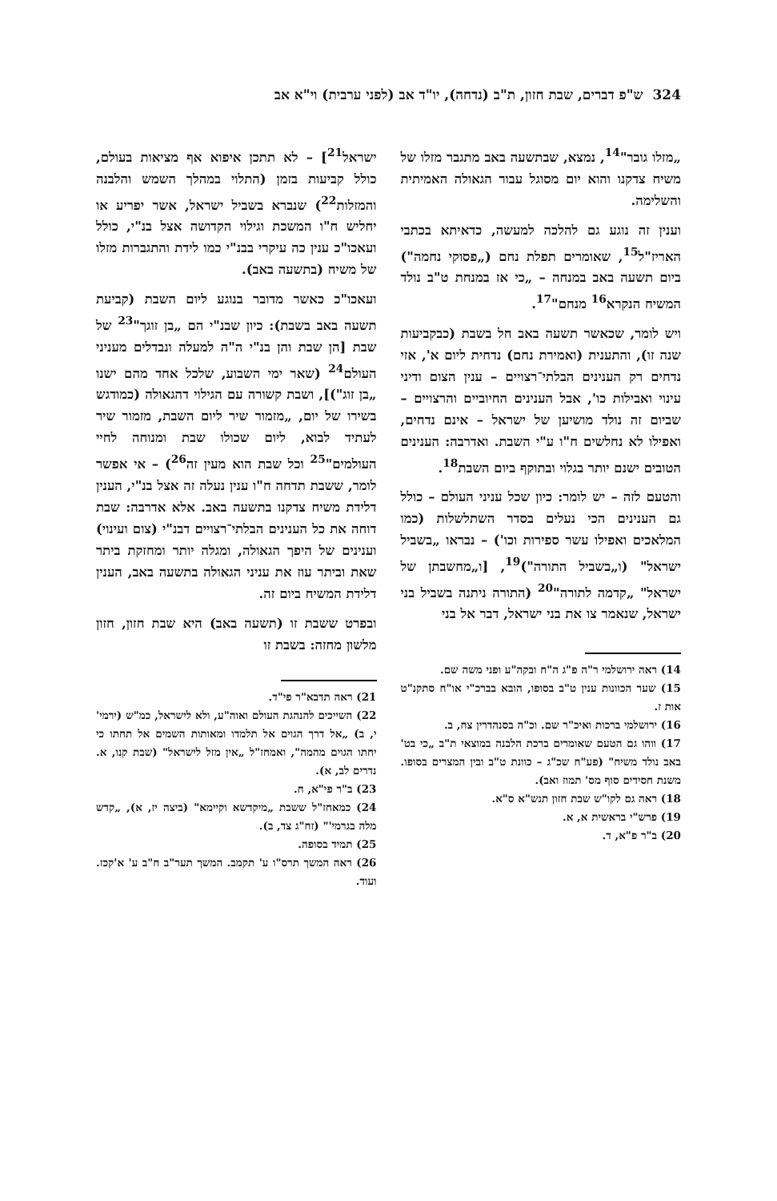324 ש"פ דברים, שבת חזון, ת"ב (נדחה), יו"ד אב (לפני ערבית) וי"א אב
„מזלו גובר"<sup>14</sup>, נמצא, שבתשעה באב מתגבר מזלו של משיח צדקנו והוא יום מסוגל עבור הגאולה האמיתית והשלימה.
וענין זה נוגע גם להלכה למעשה, כדאיתא בכתבי האריז"ל<sup>15</sup>, שאומרים תפלת נחם („פסוקי נחמה") ביום תשעה באב במנחה – „כי אז במנחת ט"ב נולד המשיח הנקרא<sup>16</sup> מנחם"<sup>17</sup>.
ויש לומר, שכאשר תשעה באב חל בשבת (כבקביעות שנה זו), והתענית (ואמירת נחם) נדחית ליום א', אזי נדחים רק הענינים הבלתי־רצויים – ענין הצום ודיני עינוי ואבילות כו', אבל הענינים החיוביים והרצויים – שביום זה נולד מושיען של ישראל – אינם נדחים, ואפילו לא נחלשים ח"ו ע"י השבת. ואדרבה: הענינים הטובים ישנם יותר בגלוי ובתוקף ביום השבת<sup>18</sup>.
והטעם לזה – יש לומר: כיון שכל עניני העולם – כולל גם הענינים הכי נעלים בסדר השתלשלות (כמו המלאכים ואפילו עשר ספירות וכו') – נבראו „בשביל ישראל" (ו„בשביל התורה")<sup>19</sup>, [ו„מחשבתן של ישראל" „קדמה לתורה"<sup>20</sup> (התורה ניתנה בשביל בני ישראל, שנאמר צו את בני ישראל, דבר אל בני
14) ראה ירושלמי ר"ה פ"ג ה"ח ובקה"ע ופני משה שם.
15) שער הכוונות ענין ט"ב בסופו, הובא בברכ"י או"ח סתקנ"ט אות ז.
16) ירושלמי ברכות ואיכ"ר שם. וכ"ה בסנהדרין צח, ב.
17) ווהו גם הטעם שאומרים ברכת הלבנה במוצאי ת"ב „כי בט' באב נולד משיח" (פע"ח שכ"ג – כוונת ט"ב ובין המצרים בסופו. משנת חסידים סוף מס' תמוז ואב).
18) ראה גם לקו"ש שבת חזון תנש"א ס"א.
19) פרש"י בראשית א, א.
20) ב"ר פ"א, ד.
ישראל<sup>21</sup>] – לא תתכן איפוא אף מציאות בעולם, כולל קביעות בזמן (התלוי במהלך השמש והלבנה והמזלות<sup>22</sup>) שנברא בשביל ישראל, אשר יפריע או יחליש ח"ו המשכת וגילוי הקדושה אצל בנ"י, כולל ועאכו"כ ענין כה עיקרי בבנ"י כמו לידת והתגברות מזלו של משיח (בתשעה באב).
ועאכו"כ כאשר מדובר בנוגע ליום השבת (קביעת תשעה באב בשבת): כיון שבנ"י הם „בן זוגך"<sup>23</sup> של שבת [הן שבת והן בנ"י ה"ה למעלה ונבדלים מעניני העולם<sup>24</sup> (שאר ימי השבוע, שלכל אחד מהם ישנו „בן זוג")], ושבת קשורה עם הגילוי דהגאולה (כמודגש בשירו של יום, „מזמור שיר ליום השבת, מזמור שיר לעתיד לבוא, ליום שכולו שבת ומנוחה לחיי העולמים"<sup>25</sup> וכל שבת הוא מעין זה<sup>26</sup>) – אי אפשר לומר, ששבת תדחה ח"ו ענין נעלה זה אצל בנ"י, הענין דלידת משיח צדקנו בתשעה באב. אלא אדרבה: שבת דוחה את כל הענינים הבלתי־רצויים דבנ"י (צום ועינוי) וענינים של היפך הגאולה, ומגלה יותר ומחזקת ביתר שאת וביתר עוז את עניני הגאולה בתשעה באב, הענין דלידת המשיח ביום זה.
ובפרט ששבת זו (תשעה באב) היא שבת חזון, חזון מלשון מחזה: בשבת זו
21) ראה תדבא"ר פי"ד.
22) השייכים להנהגת העולם ואוה"ע, ולא לישראל, כמ"ש (ירמי' י, ב) „אל דרך הגוים אל תלמדו ומאותות השמים אל תחתו כי יחתו הגוים מהמה", ואמחז"ל „אין מזל לישראל" (שבת קנו, א. נדרים לב, א).
23) ב"ר פי"א, ח.
24) כמאחז"ל ששבת „מיקדשא וקיימא" (ביצה יז, א), „קדש מלה בגרמי'" (זח"ג צד, ב).
25) תמיד בסופה.
26) ראה המשך תרס"ו ע' תקמב. המשך תער"ב ח"ב ע' א'קכז. ועוד.